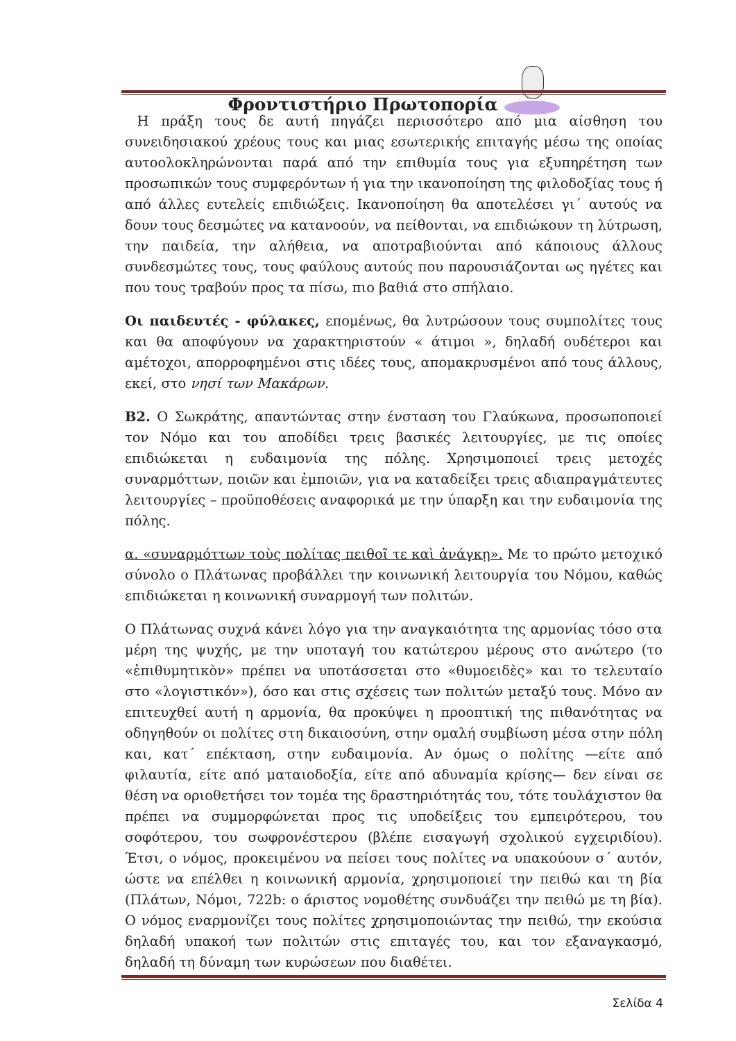Φροντιστήριο Πρωτοπορία
Η πράξη τους δε αυτή πηγάζει περισσότερο από μια αίσθηση του συνειδησιακού χρέους τους και μιας εσωτερικής επιταγής μέσω της οποίας αυτοολοκληρώνονται παρά από την επιθυμία τους για εξυπηρέτηση των προσωπικών τους συμφερόντων ή για την ικανοποίηση της φιλοδοξίας τους ή από άλλες ευτελείς επιδιώξεις. Ικανοποίηση θα αποτελέσει γι΄ αυτούς να δουν τους δεσμώτες να κατανοούν, να πείθονται, να επιδιώκουν τη λύτρωση, την παιδεία, την αλήθεια, να αποτραβιούνται από κάποιους άλλους συνδεσμώτες τους, τους φαύλους αυτούς που παρουσιάζονται ως ηγέτες και που τους τραβούν προς τα πίσω, πιο βαθιά στο σπήλαιο.
Οι παιδευτές - φύλακες, επομένως, θα λυτρώσουν τους συμπολίτες τους και θα αποφύγουν να χαρακτηριστούν « άτιμοι », δηλαδή ουδέτεροι και αμέτοχοι, απορροφημένοι στις ιδέες τους, απομακρυσμένοι από τους άλλους, εκεί, στο νησί των Μακάρων.
Β2. Ο Σωκράτης, απαντώντας στην ένσταση του Γλαύκωνα, προσωποποιεί τον Νόμο και του αποδίδει τρεις βασικές λειτουργίες, με τις οποίες επιδιώκεται η ευδαιμονία της πόλης. Χρησιμοποιεί τρεις μετοχές συναρμόττων, ποιῶν και ἐμποιῶν, για να καταδείξει τρεις αδιαπραγμάτευτες λειτουργίες – προϋποθέσεις αναφορικά με την ύπαρξη και την ευδαιμονία της πόλης.
α. «συναρμόττων τοὺς πολίτας πειθοῖ τε καὶ ἀνάγκῃ». Με το πρώτο μετοχικό σύνολο ο Πλάτωνας προβάλλει την κοινωνική λειτουργία του Νόμου, καθώς επιδιώκεται η κοινωνική συναρμογή των πολιτών.
Ο Πλάτωνας συχνά κάνει λόγο για την αναγκαιότητα της αρμονίας τόσο στα μέρη της ψυχής, με την υποταγή του κατώτερου μέρους στο ανώτερο (το «ἐπιθυμητικὸν» πρέπει να υποτάσσεται στο «θυμοειδὲς» και το τελευταίο στο «λογιστικόν»), όσο και στις σχέσεις των πολιτών μεταξύ τους. Μόνο αν επιτευχθεί αυτή η αρμονία, θα προκύψει η προοπτική της πιθανότητας να οδηγηθούν οι πολίτες στη δικαιοσύνη, στην ομαλή συμβίωση μέσα στην πόλη και, κατ΄ επέκταση, στην ευδαιμονία. Αν όμως ο πολίτης —είτε από φιλαυτία, είτε από ματαιοδοξία, είτε από αδυναμία κρίσης— δεν είναι σε θέση να οριοθετήσει τον τομέα της δραστηριότητάς του, τότε τουλάχιστον θα πρέπει να συμμορφώνεται προς τις υποδείξεις του εμπειρότερου, του σοφότερου, του σωφρονέστερου (βλέπε εισαγωγή σχολικού εγχειριδίου). Έτσι, ο νόμος, προκειμένου να πείσει τους πολίτες να υπακούουν σ΄ αυτόν, ώστε να επέλθει η κοινωνική αρμονία, χρησιμοποιεί την πειθώ και τη βία (Πλάτων, Νόμοι, 722b: ο άριστος νομοθέτης συνδυάζει την πειθώ με τη βία). Ο νόμος εναρμονίζει τους πολίτες χρησιμοποιώντας την πειθώ, την εκούσια δηλαδή υπακοή των πολιτών στις επιταγές του, και τον εξαναγκασμό, δηλαδή τη δύναμη των κυρώσεων που διαθέτει.
Σελίδα 4